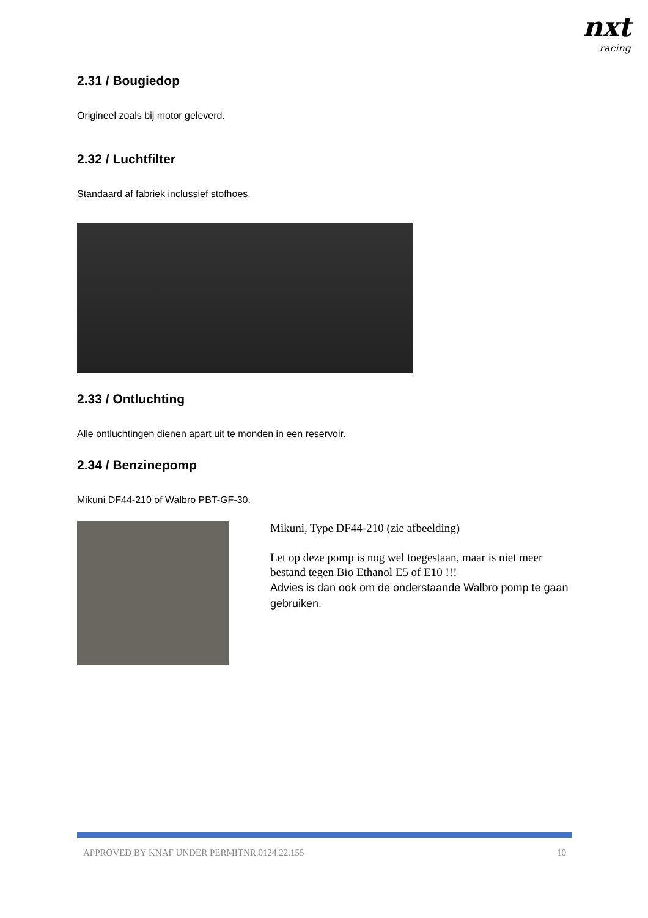nxt
racing
2.31 / Bougiedop
Origineel zoals bij motor geleverd.
2.32 / Luchtfilter
Standaard af fabriek inclussief stofhoes.
2.33 / Ontluchting
Alle ontluchtingen dienen apart uit te monden in een reservoir.
2.34 / Benzinepomp
Mikuni DF44-210 of Walbro PBT-GF-30.
Mikuni, Type DF44-210 (zie afbeelding)
Let op deze pomp is nog wel toegestaan, maar is niet meer bestand tegen Bio Ethanol E5 of E10 !!!
Advies is dan ook om de onderstaande Walbro pomp te gaan gebruiken.
APPROVED BY KNAF UNDER PERMITNR.0124.22.155 10